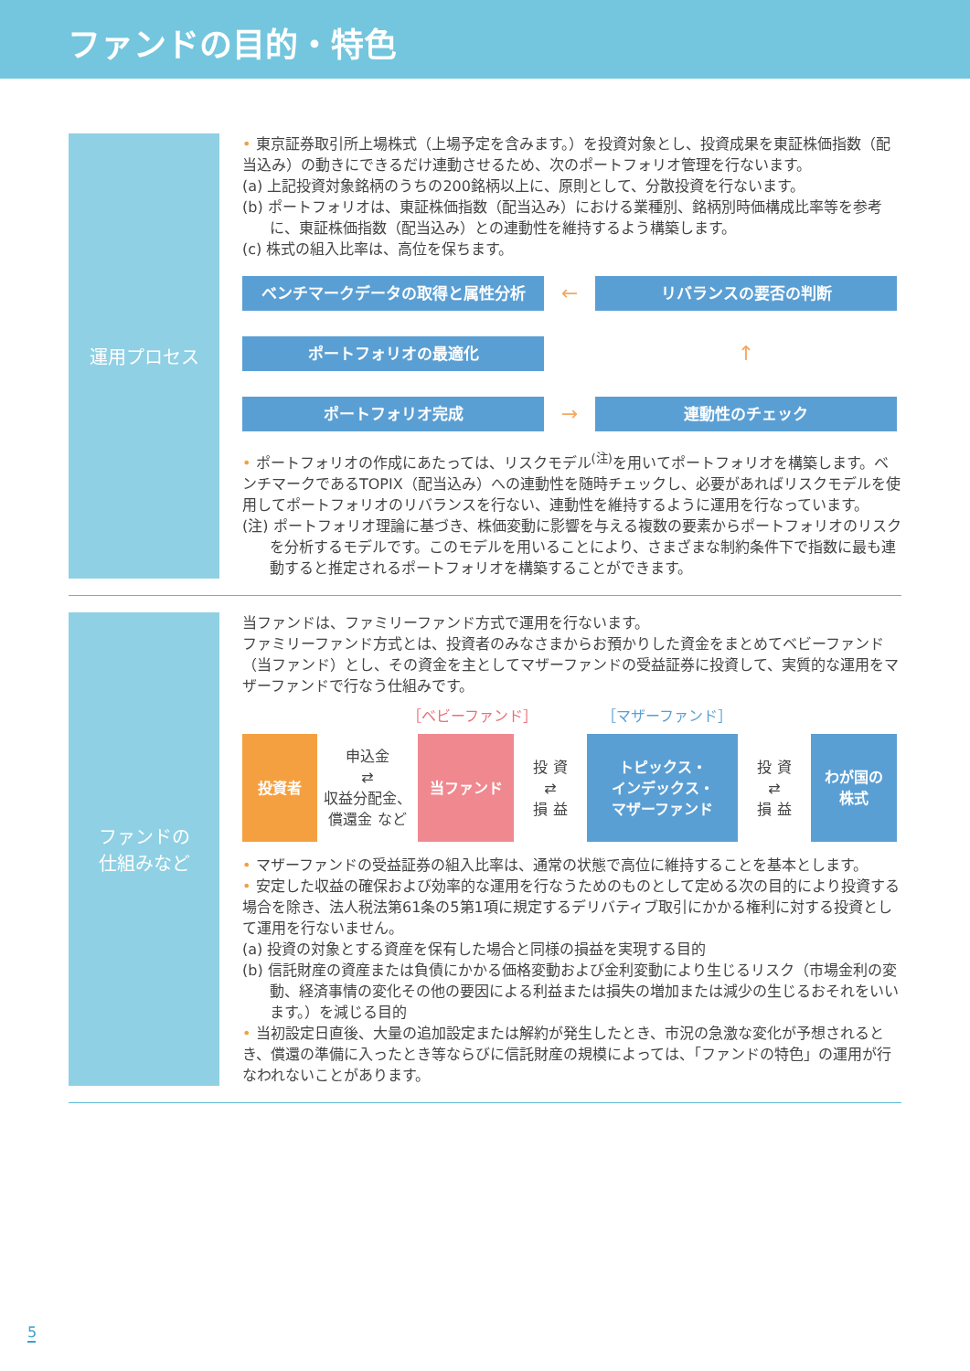ファンドの目的・特色
運用プロセス
• 東京証券取引所上場株式（上場予定を含みます。）を投資対象とし、投資成果を東証株価指数（配当込み）の動きにできるだけ連動させるため、次のポートフォリオ管理を行ないます。
(a) 上記投資対象銘柄のうちの200銘柄以上に、原則として、分散投資を行ないます。
(b) ポートフォリオは、東証株価指数（配当込み）における業種別、銘柄別時価構成比率等を参考に、東証株価指数（配当込み）との連動性を維持するよう構築します。
(c) 株式の組入比率は、高位を保ちます。
ベンチマークデータの取得と属性分析
←
リバランスの要否の判断
ポートフォリオの最適化
↑
ポートフォリオ完成
→
連動性のチェック
• ポートフォリオの作成にあたっては、リスクモデル<sup>(注)</sup>を用いてポートフォリオを構築します。ベンチマークであるTOPIX（配当込み）への連動性を随時チェックし、必要があればリスクモデルを使用してポートフォリオのリバランスを行ない、連動性を維持するように運用を行なっています。
(注) ポートフォリオ理論に基づき、株価変動に影響を与える複数の要素からポートフォリオのリスクを分析するモデルです。このモデルを用いることにより、さまざまな制約条件下で指数に最も連動すると推定されるポートフォリオを構築することができます。
ファンドの
仕組みなど
当ファンドは、ファミリーファンド方式で運用を行ないます。
ファミリーファンド方式とは、投資者のみなさまからお預かりした資金をまとめてベビーファンド（当ファンド）とし、その資金を主としてマザーファンドの受益証券に投資して、実質的な運用をマザーファンドで行なう仕組みです。
［ベビーファンド］ ［マザーファンド］
投資者
申込金
⇄
収益分配金、償還金 など
当ファンド
投 資
⇄
損 益
トピックス・
インデックス・
マザーファンド
投 資
⇄
損 益
わが国の
株式
• マザーファンドの受益証券の組入比率は、通常の状態で高位に維持することを基本とします。
• 安定した収益の確保および効率的な運用を行なうためのものとして定める次の目的により投資する場合を除き、法人税法第61条の5第1項に規定するデリバティブ取引にかかる権利に対する投資として運用を行ないません。
(a) 投資の対象とする資産を保有した場合と同様の損益を実現する目的
(b) 信託財産の資産または負債にかかる価格変動および金利変動により生じるリスク（市場金利の変動、経済事情の変化その他の要因による利益または損失の増加または減少の生じるおそれをいいます。）を減じる目的
• 当初設定日直後、大量の追加設定または解約が発生したとき、市況の急激な変化が予想されるとき、償還の準備に入ったとき等ならびに信託財産の規模によっては、「ファンドの特色」の運用が行なわれないことがあります。
5